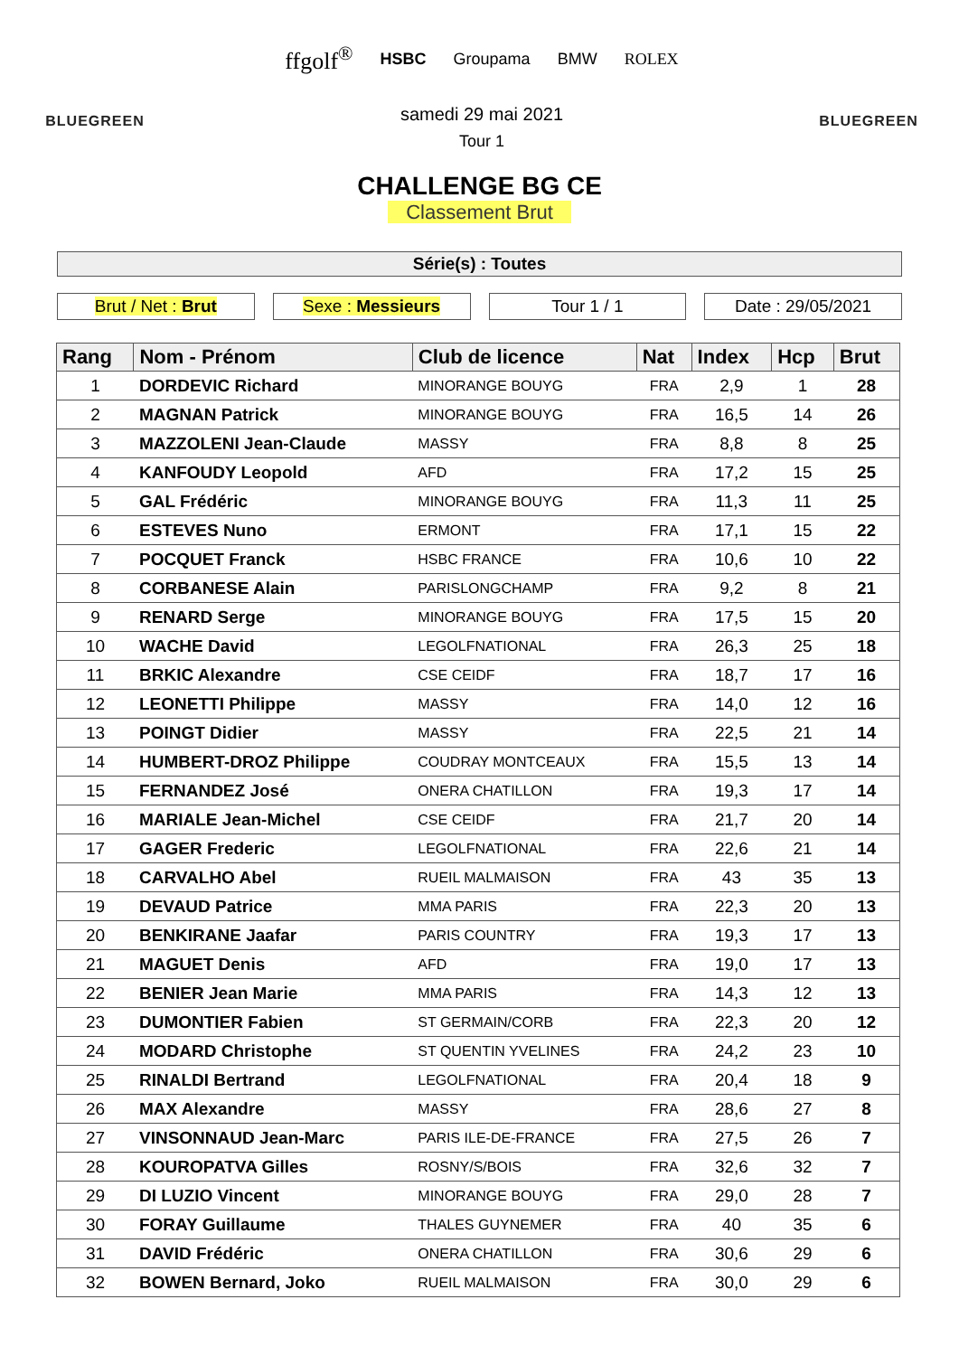BLUEGREEN
ffgolf<sup>®</sup> HSBC Groupama BMW ROLEX
samedi 29 mai 2021
Tour 1
BLUEGREEN
CHALLENGE BG CE
Classement Brut
Série(s) : Toutes
Brut / Net : Brut Sexe : Messieurs Tour 1 / 1 Date : 29/05/2021
| Rang | Nom - Prénom | Club de licence | Nat | Index | Hcp | Brut |
| --- | --- | --- | --- | --- | --- | --- |
| 1 | DORDEVIC Richard | MINORANGE BOUYG | FRA | 2,9 | 1 | 28 |
| 2 | MAGNAN Patrick | MINORANGE BOUYG | FRA | 16,5 | 14 | 26 |
| 3 | MAZZOLENI Jean-Claude | MASSY | FRA | 8,8 | 8 | 25 |
| 4 | KANFOUDY Leopold | AFD | FRA | 17,2 | 15 | 25 |
| 5 | GAL Frédéric | MINORANGE BOUYG | FRA | 11,3 | 11 | 25 |
| 6 | ESTEVES Nuno | ERMONT | FRA | 17,1 | 15 | 22 |
| 7 | POCQUET Franck | HSBC FRANCE | FRA | 10,6 | 10 | 22 |
| 8 | CORBANESE Alain | PARISLONGCHAMP | FRA | 9,2 | 8 | 21 |
| 9 | RENARD Serge | MINORANGE BOUYG | FRA | 17,5 | 15 | 20 |
| 10 | WACHE David | LEGOLFNATIONAL | FRA | 26,3 | 25 | 18 |
| 11 | BRKIC Alexandre | CSE CEIDF | FRA | 18,7 | 17 | 16 |
| 12 | LEONETTI Philippe | MASSY | FRA | 14,0 | 12 | 16 |
| 13 | POINGT Didier | MASSY | FRA | 22,5 | 21 | 14 |
| 14 | HUMBERT-DROZ Philippe | COUDRAY MONTCEAUX | FRA | 15,5 | 13 | 14 |
| 15 | FERNANDEZ José | ONERA CHATILLON | FRA | 19,3 | 17 | 14 |
| 16 | MARIALE Jean-Michel | CSE CEIDF | FRA | 21,7 | 20 | 14 |
| 17 | GAGER Frederic | LEGOLFNATIONAL | FRA | 22,6 | 21 | 14 |
| 18 | CARVALHO Abel | RUEIL MALMAISON | FRA | 43 | 35 | 13 |
| 19 | DEVAUD Patrice | MMA PARIS | FRA | 22,3 | 20 | 13 |
| 20 | BENKIRANE Jaafar | PARIS COUNTRY | FRA | 19,3 | 17 | 13 |
| 21 | MAGUET Denis | AFD | FRA | 19,0 | 17 | 13 |
| 22 | BENIER Jean Marie | MMA PARIS | FRA | 14,3 | 12 | 13 |
| 23 | DUMONTIER Fabien | ST GERMAIN/CORB | FRA | 22,3 | 20 | 12 |
| 24 | MODARD Christophe | ST QUENTIN YVELINES | FRA | 24,2 | 23 | 10 |
| 25 | RINALDI Bertrand | LEGOLFNATIONAL | FRA | 20,4 | 18 | 9 |
| 26 | MAX Alexandre | MASSY | FRA | 28,6 | 27 | 8 |
| 27 | VINSONNAUD Jean-Marc | PARIS ILE-DE-FRANCE | FRA | 27,5 | 26 | 7 |
| 28 | KOUROPATVA Gilles | ROSNY/S/BOIS | FRA | 32,6 | 32 | 7 |
| 29 | DI LUZIO Vincent | MINORANGE BOUYG | FRA | 29,0 | 28 | 7 |
| 30 | FORAY Guillaume | THALES GUYNEMER | FRA | 40 | 35 | 6 |
| 31 | DAVID Frédéric | ONERA CHATILLON | FRA | 30,6 | 29 | 6 |
| 32 | BOWEN Bernard, Joko | RUEIL MALMAISON | FRA | 30,0 | 29 | 6 |